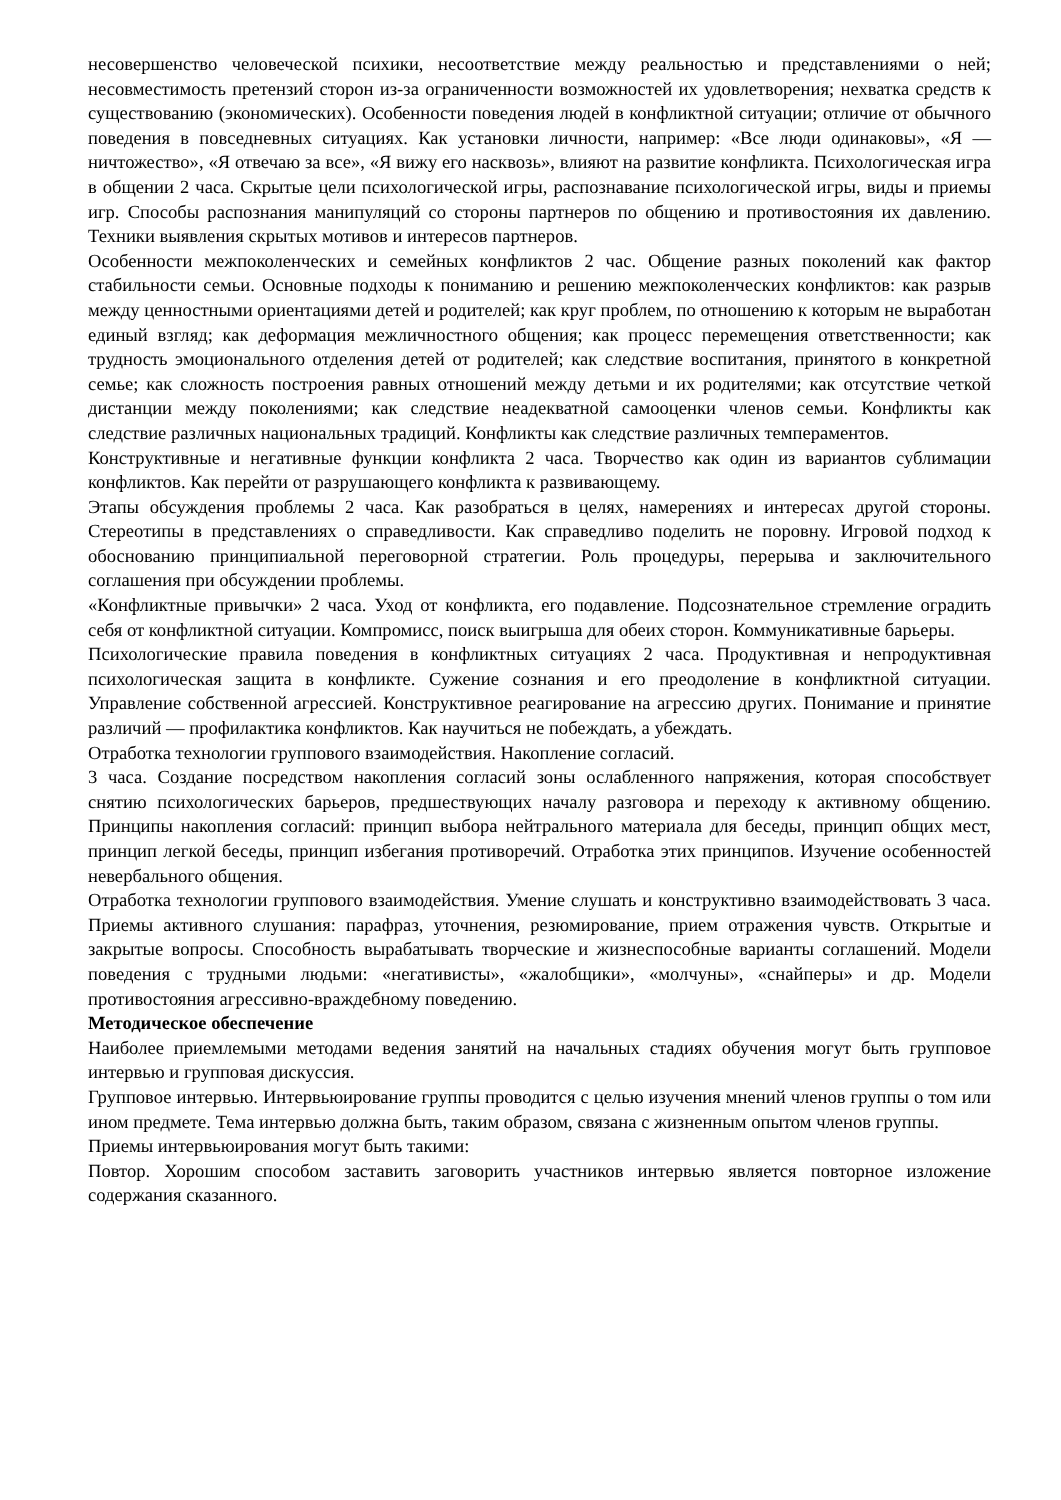несовершенство человеческой психики, несоответствие между реальностью и представлениями о ней; несовместимость претензий сторон из-за ограниченности возможностей их удовлетворения; нехватка средств к существованию (экономических). Особенности поведения людей в конфликтной ситуации; отличие от обычного поведения в повседневных ситуациях. Как установки личности, например: «Все люди одинаковы», «Я — ничтожество», «Я отвечаю за все», «Я вижу его насквозь», влияют на развитие конфликта. Психологическая игра в общении 2 часа. Скрытые цели психологической игры, распознавание психологической игры, виды и приемы игр. Способы распознания манипуляций со стороны партнеров по общению и противостояния их давлению. Техники выявления скрытых мотивов и интересов партнеров.
Особенности межпоколенческих и семейных конфликтов 2 час. Общение разных поколений как фактор стабильности семьи. Основные подходы к пониманию и решению межпоколенческих конфликтов: как разрыв между ценностными ориентациями детей и родителей; как круг проблем, по отношению к которым не выработан единый взгляд; как деформация межличностного общения; как процесс перемещения ответственности; как трудность эмоционального отделения детей от родителей; как следствие воспитания, принятого в конкретной семье; как сложность построения равных отношений между детьми и их родителями; как отсутствие четкой дистанции между поколениями; как следствие неадекватной самооценки членов семьи. Конфликты как следствие различных национальных традиций. Конфликты как следствие различных темпераментов.
Конструктивные и негативные функции конфликта 2 часа. Творчество как один из вариантов сублимации конфликтов. Как перейти от разрушающего конфликта к развивающему.
Этапы обсуждения проблемы 2 часа. Как разобраться в целях, намерениях и интересах другой стороны. Стереотипы в представлениях о справедливости. Как справедливо поделить не поровну. Игровой подход к обоснованию принципиальной переговорной стратегии. Роль процедуры, перерыва и заключительного соглашения при обсуждении проблемы.
«Конфликтные привычки» 2 часа. Уход от конфликта, его подавление. Подсознательное стремление оградить себя от конфликтной ситуации. Компромисс, поиск выигрыша для обеих сторон. Коммуникативные барьеры.
Психологические правила поведения в конфликтных ситуациях 2 часа. Продуктивная и непродуктивная психологическая защита в конфликте. Сужение сознания и его преодоление в конфликтной ситуации. Управление собственной агрессией. Конструктивное реагирование на агрессию других. Понимание и принятие различий — профилактика конфликтов. Как научиться не побеждать, а убеждать.
Отработка технологии группового взаимодействия. Накопление согласий.
3 часа. Создание посредством накопления согласий зоны ослабленного напряжения, которая способствует снятию психологических барьеров, предшествующих началу разговора и переходу к активному общению. Принципы накопления согласий: принцип выбора нейтрального материала для беседы, принцип общих мест, принцип легкой беседы, принцип избегания противоречий. Отработка этих принципов. Изучение особенностей невербального общения.
Отработка технологии группового взаимодействия. Умение слушать и конструктивно взаимодействовать 3 часа. Приемы активного слушания: парафраз, уточнения, резюмирование, прием отражения чувств. Открытые и закрытые вопросы. Способность вырабатывать творческие и жизнеспособные варианты соглашений. Модели поведения с трудными людьми: «негативисты», «жалобщики», «молчуны», «снайперы» и др. Модели противостояния агрессивно-враждебному поведению.
Методическое обеспечение
Наиболее приемлемыми методами ведения занятий на начальных стадиях обучения могут быть групповое интервью и групповая дискуссия.
Групповое интервью. Интервьюирование группы проводится с целью изучения мнений членов группы о том или ином предмете. Тема интервью должна быть, таким образом, связана с жизненным опытом членов группы.
Приемы интервьюирования могут быть такими:
Повтор. Хорошим способом заставить заговорить участников интервью является повторное изложение содержания сказанного.